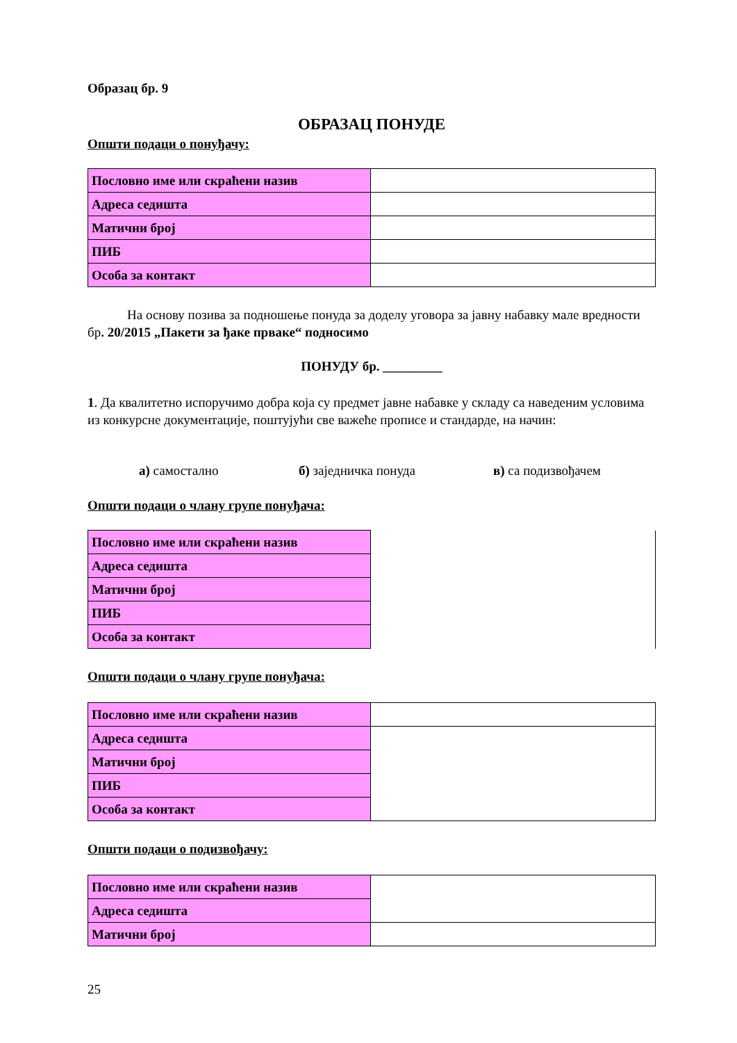Образац бр. 9
ОБРАЗАЦ ПОНУДЕ
Општи подаци о понуђачу:
| Пословно име или скраћени назив | |
| Адреса седишта | |
| Матични број | |
| ПИБ | |
| Особа за контакт | |
На основу позива за подношење понуда за доделу уговора за јавну набавку мале вредности бр. 20/2015 „Пакети за ђаке прваке“ подносимо
ПОНУДУ бр. _________
1. Да квалитетно испоручимо добра која су предмет јавне набавке у складу са наведеним условима из конкурсне документације, поштујући све важеће прописе и стандарде, на начин:
а) самостално б) заједничка понуда в) са подизвођачем
Општи подаци о члану групе понуђача:
| Пословно име или скраћени назив | |
| Адреса седишта | |
| Матични број | |
| ПИБ | |
| Особа за контакт | |
Општи подаци о члану групе понуђача:
| Пословно име или скраћени назив | |
| Адреса седишта | |
| Матични број | |
| ПИБ | |
| Особа за контакт | |
Општи подаци о подизвођачу:
| Пословно име или скраћени назив | |
| Адреса седишта | |
| Матични број | |
25